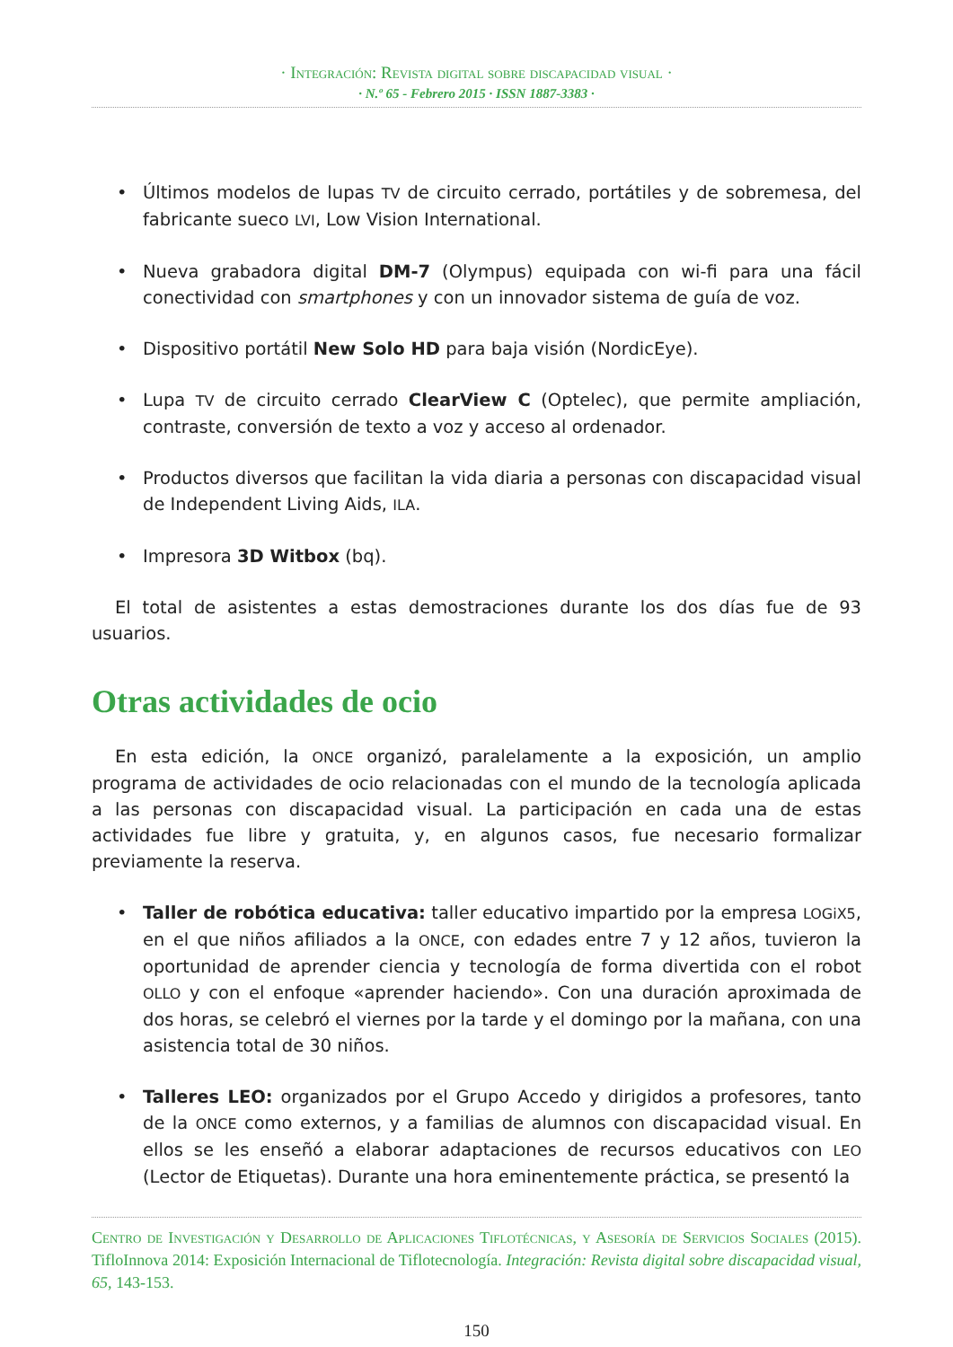· Integración: Revista digital sobre discapacidad visual ·
· N.º 65 - Febrero 2015 · ISSN 1887-3383 ·
• Últimos modelos de lupas TV de circuito cerrado, portátiles y de sobremesa, del fabricante sueco LVI, Low Vision International.
• Nueva grabadora digital DM-7 (Olympus) equipada con wi-fi para una fácil conectividad con smartphones y con un innovador sistema de guía de voz.
• Dispositivo portátil New Solo HD para baja visión (NordicEye).
• Lupa TV de circuito cerrado ClearView C (Optelec), que permite ampliación, contraste, conversión de texto a voz y acceso al ordenador.
• Productos diversos que facilitan la vida diaria a personas con discapacidad visual de Independent Living Aids, ILA.
• Impresora 3D Witbox (bq).
El total de asistentes a estas demostraciones durante los dos días fue de 93 usuarios.
Otras actividades de ocio
En esta edición, la ONCE organizó, paralelamente a la exposición, un amplio programa de actividades de ocio relacionadas con el mundo de la tecnología aplicada a las personas con discapacidad visual. La participación en cada una de estas actividades fue libre y gratuita, y, en algunos casos, fue necesario formalizar previamente la reserva.
• Taller de robótica educativa: taller educativo impartido por la empresa LOGiX5, en el que niños afiliados a la ONCE, con edades entre 7 y 12 años, tuvieron la oportunidad de aprender ciencia y tecnología de forma divertida con el robot OLLO y con el enfoque «aprender haciendo». Con una duración aproximada de dos horas, se celebró el viernes por la tarde y el domingo por la mañana, con una asistencia total de 30 niños.
• Talleres LEO: organizados por el Grupo Accedo y dirigidos a profesores, tanto de la ONCE como externos, y a familias de alumnos con discapacidad visual. En ellos se les enseñó a elaborar adaptaciones de recursos educativos con LEO (Lector de Etiquetas). Durante una hora eminentemente práctica, se presentó la
Centro de Investigación y Desarrollo de Aplicaciones Tiflotécnicas, y Asesoría de Servicios Sociales (2015). TifloInnova 2014: Exposición Internacional de Tiflotecnología. Integración: Revista digital sobre discapacidad visual, 65, 143-153.
150